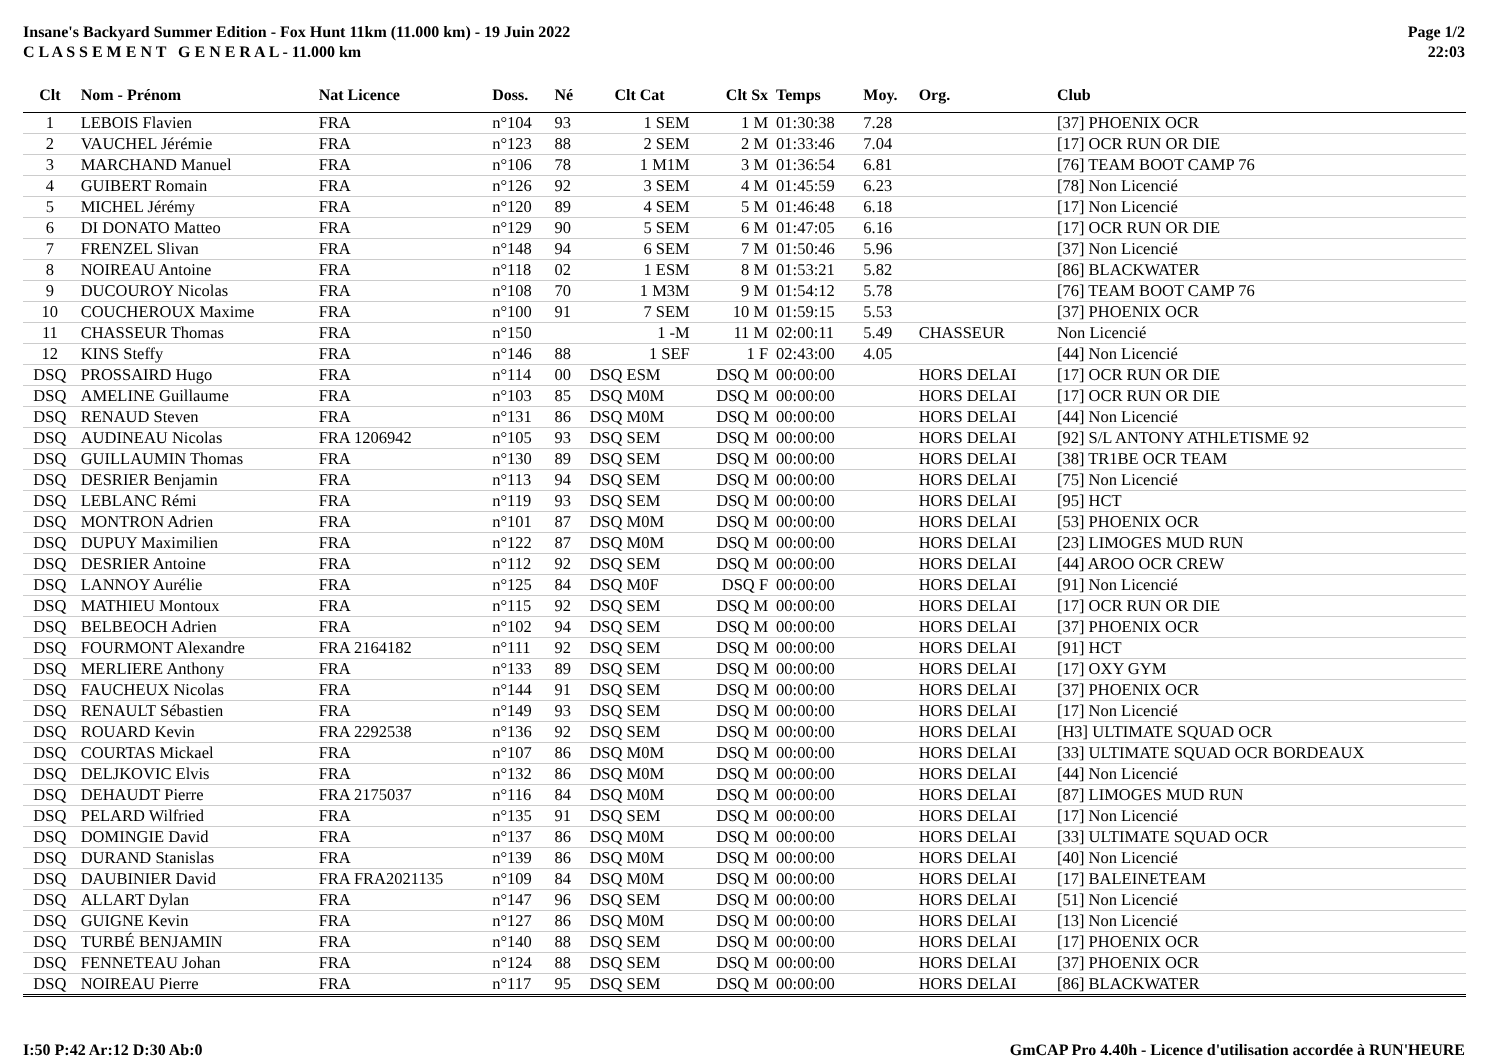Insane's Backyard Summer Edition - Fox Hunt 11km (11.000 km) - 19 Juin 2022
C L A S S E M E N T G E N E R A L - 11.000 km
Page 1/2
22:03
| Clt | Nom - Prénom | Nat Licence | Doss. | Né | Clt Cat | Clt Sx | Temps | Moy. | Org. | Club |
| --- | --- | --- | --- | --- | --- | --- | --- | --- | --- | --- |
| 1 | LEBOIS Flavien | FRA | n°104 | 93 | 1 SEM | 1 M | 01:30:38 | 7.28 | | [37] PHOENIX OCR |
| 2 | VAUCHEL Jérémie | FRA | n°123 | 88 | 2 SEM | 2 M | 01:33:46 | 7.04 | | [17] OCR RUN OR DIE |
| 3 | MARCHAND Manuel | FRA | n°106 | 78 | 1 M1M | 3 M | 01:36:54 | 6.81 | | [76] TEAM BOOT CAMP 76 |
| 4 | GUIBERT Romain | FRA | n°126 | 92 | 3 SEM | 4 M | 01:45:59 | 6.23 | | [78] Non Licencié |
| 5 | MICHEL Jérémy | FRA | n°120 | 89 | 4 SEM | 5 M | 01:46:48 | 6.18 | | [17] Non Licencié |
| 6 | DI DONATO Matteo | FRA | n°129 | 90 | 5 SEM | 6 M | 01:47:05 | 6.16 | | [17] OCR RUN OR DIE |
| 7 | FRENZEL Slivan | FRA | n°148 | 94 | 6 SEM | 7 M | 01:50:46 | 5.96 | | [37] Non Licencié |
| 8 | NOIREAU Antoine | FRA | n°118 | 02 | 1 ESM | 8 M | 01:53:21 | 5.82 | | [86] BLACKWATER |
| 9 | DUCOUROY Nicolas | FRA | n°108 | 70 | 1 M3M | 9 M | 01:54:12 | 5.78 | | [76] TEAM BOOT CAMP 76 |
| 10 | COUCHEROUX Maxime | FRA | n°100 | 91 | 7 SEM | 10 M | 01:59:15 | 5.53 | | [37] PHOENIX OCR |
| 11 | CHASSEUR Thomas | FRA | n°150 | | 1 -M | 11 M | 02:00:11 | 5.49 | CHASSEUR | Non Licencié |
| 12 | KINS Steffy | FRA | n°146 | 88 | 1 SEF | 1 F | 02:43:00 | 4.05 | | [44] Non Licencié |
| DSQ | PROSSAIRD Hugo | FRA | n°114 | 00 | DSQ ESM | DSQ M | 00:00:00 | | HORS DELAI | [17] OCR RUN OR DIE |
| DSQ | AMELINE Guillaume | FRA | n°103 | 85 | DSQ M0M | DSQ M | 00:00:00 | | HORS DELAI | [17] OCR RUN OR DIE |
| DSQ | RENAUD Steven | FRA | n°131 | 86 | DSQ M0M | DSQ M | 00:00:00 | | HORS DELAI | [44] Non Licencié |
| DSQ | AUDINEAU Nicolas | FRA 1206942 | n°105 | 93 | DSQ SEM | DSQ M | 00:00:00 | | HORS DELAI | [92] S/L ANTONY ATHLETISME 92 |
| DSQ | GUILLAUMIN Thomas | FRA | n°130 | 89 | DSQ SEM | DSQ M | 00:00:00 | | HORS DELAI | [38] TR1BE OCR TEAM |
| DSQ | DESRIER Benjamin | FRA | n°113 | 94 | DSQ SEM | DSQ M | 00:00:00 | | HORS DELAI | [75] Non Licencié |
| DSQ | LEBLANC Rémi | FRA | n°119 | 93 | DSQ SEM | DSQ M | 00:00:00 | | HORS DELAI | [95] HCT |
| DSQ | MONTRON Adrien | FRA | n°101 | 87 | DSQ M0M | DSQ M | 00:00:00 | | HORS DELAI | [53] PHOENIX OCR |
| DSQ | DUPUY Maximilien | FRA | n°122 | 87 | DSQ M0M | DSQ M | 00:00:00 | | HORS DELAI | [23] LIMOGES MUD RUN |
| DSQ | DESRIER Antoine | FRA | n°112 | 92 | DSQ SEM | DSQ M | 00:00:00 | | HORS DELAI | [44] AROO OCR CREW |
| DSQ | LANNOY Aurélie | FRA | n°125 | 84 | DSQ M0F | DSQ F | 00:00:00 | | HORS DELAI | [91] Non Licencié |
| DSQ | MATHIEU Montoux | FRA | n°115 | 92 | DSQ SEM | DSQ M | 00:00:00 | | HORS DELAI | [17] OCR RUN OR DIE |
| DSQ | BELBEOCH Adrien | FRA | n°102 | 94 | DSQ SEM | DSQ M | 00:00:00 | | HORS DELAI | [37] PHOENIX OCR |
| DSQ | FOURMONT Alexandre | FRA 2164182 | n°111 | 92 | DSQ SEM | DSQ M | 00:00:00 | | HORS DELAI | [91] HCT |
| DSQ | MERLIERE Anthony | FRA | n°133 | 89 | DSQ SEM | DSQ M | 00:00:00 | | HORS DELAI | [17] OXY GYM |
| DSQ | FAUCHEUX Nicolas | FRA | n°144 | 91 | DSQ SEM | DSQ M | 00:00:00 | | HORS DELAI | [37] PHOENIX OCR |
| DSQ | RENAULT Sébastien | FRA | n°149 | 93 | DSQ SEM | DSQ M | 00:00:00 | | HORS DELAI | [17] Non Licencié |
| DSQ | ROUARD Kevin | FRA 2292538 | n°136 | 92 | DSQ SEM | DSQ M | 00:00:00 | | HORS DELAI | [H3] ULTIMATE SQUAD OCR |
| DSQ | COURTAS Mickael | FRA | n°107 | 86 | DSQ M0M | DSQ M | 00:00:00 | | HORS DELAI | [33] ULTIMATE SQUAD OCR BORDEAUX |
| DSQ | DELJKOVIC Elvis | FRA | n°132 | 86 | DSQ M0M | DSQ M | 00:00:00 | | HORS DELAI | [44] Non Licencié |
| DSQ | DEHAUDT Pierre | FRA 2175037 | n°116 | 84 | DSQ M0M | DSQ M | 00:00:00 | | HORS DELAI | [87] LIMOGES MUD RUN |
| DSQ | PELARD Wilfried | FRA | n°135 | 91 | DSQ SEM | DSQ M | 00:00:00 | | HORS DELAI | [17] Non Licencié |
| DSQ | DOMINGIE David | FRA | n°137 | 86 | DSQ M0M | DSQ M | 00:00:00 | | HORS DELAI | [33] ULTIMATE SQUAD OCR |
| DSQ | DURAND Stanislas | FRA | n°139 | 86 | DSQ M0M | DSQ M | 00:00:00 | | HORS DELAI | [40] Non Licencié |
| DSQ | DAUBINIER David | FRA FRA2021135 | n°109 | 84 | DSQ M0M | DSQ M | 00:00:00 | | HORS DELAI | [17] BALEINETEAM |
| DSQ | ALLART Dylan | FRA | n°147 | 96 | DSQ SEM | DSQ M | 00:00:00 | | HORS DELAI | [51] Non Licencié |
| DSQ | GUIGNE Kevin | FRA | n°127 | 86 | DSQ M0M | DSQ M | 00:00:00 | | HORS DELAI | [13] Non Licencié |
| DSQ | TURBÉ BENJAMIN | FRA | n°140 | 88 | DSQ SEM | DSQ M | 00:00:00 | | HORS DELAI | [17] PHOENIX OCR |
| DSQ | FENNETEAU Johan | FRA | n°124 | 88 | DSQ SEM | DSQ M | 00:00:00 | | HORS DELAI | [37] PHOENIX OCR |
| DSQ | NOIREAU Pierre | FRA | n°117 | 95 | DSQ SEM | DSQ M | 00:00:00 | | HORS DELAI | [86] BLACKWATER |
I:50 P:42 Ar:12 D:30 Ab:0 GmCAP Pro 4.40h - Licence d'utilisation accordée à RUN'HEURE